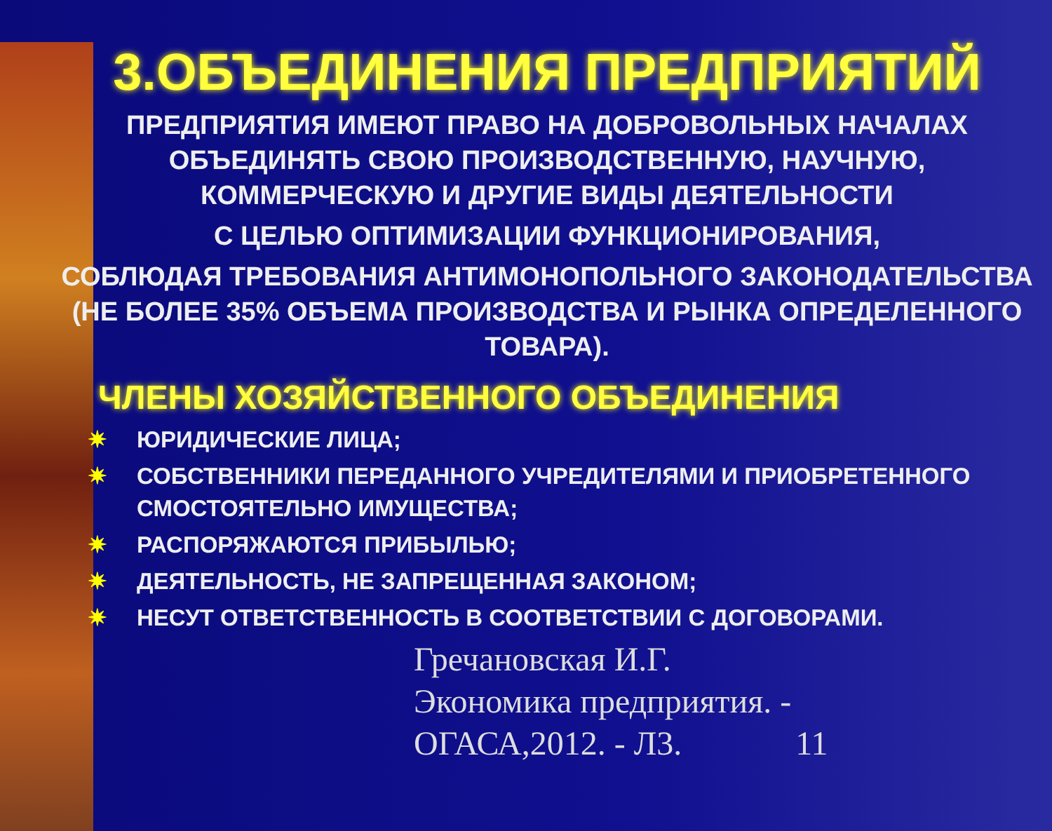3.ОБЪЕДИНЕНИЯ ПРЕДПРИЯТИЙ
ПРЕДПРИЯТИЯ ИМЕЮТ ПРАВО НА ДОБРОВОЛЬНЫХ НАЧАЛАХ ОБЪЕДИНЯТЬ СВОЮ ПРОИЗВОДСТВЕННУЮ, НАУЧНУЮ, КОММЕРЧЕСКУЮ И ДРУГИЕ ВИДЫ ДЕЯТЕЛЬНОСТИ
С ЦЕЛЬЮ ОПТИМИЗАЦИИ ФУНКЦИОНИРОВАНИЯ,
СОБЛЮДАЯ ТРЕБОВАНИЯ АНТИМОНОПОЛЬНОГО ЗАКОНОДАТЕЛЬСТВА (НЕ БОЛЕЕ 35% ОБЪЕМА ПРОИЗВОДСТВА И РЫНКА ОПРЕДЕЛЕННОГО ТОВАРА).
ЧЛЕНЫ ХОЗЯЙСТВЕННОГО ОБЪЕДИНЕНИЯ
✷ ЮРИДИЧЕСКИЕ ЛИЦА;
✷ СОБСТВЕННИКИ ПЕРЕДАННОГО УЧРЕДИТЕЛЯМИ И ПРИОБРЕТЕННОГО СМОСТОЯТЕЛЬНО ИМУЩЕСТВА;
✷ РАСПОРЯЖАЮТСЯ ПРИБЫЛЬЮ;
✷ ДЕЯТЕЛЬНОСТЬ, НЕ ЗАПРЕЩЕННАЯ ЗАКОНОМ;
✷ НЕСУТ ОТВЕТСТВЕННОСТЬ В СООТВЕТСТВИИ С ДОГОВОРАМИ.
Гречановская И.Г. Экономика предприятия. - ОГАСА,2012. - Л3. 11